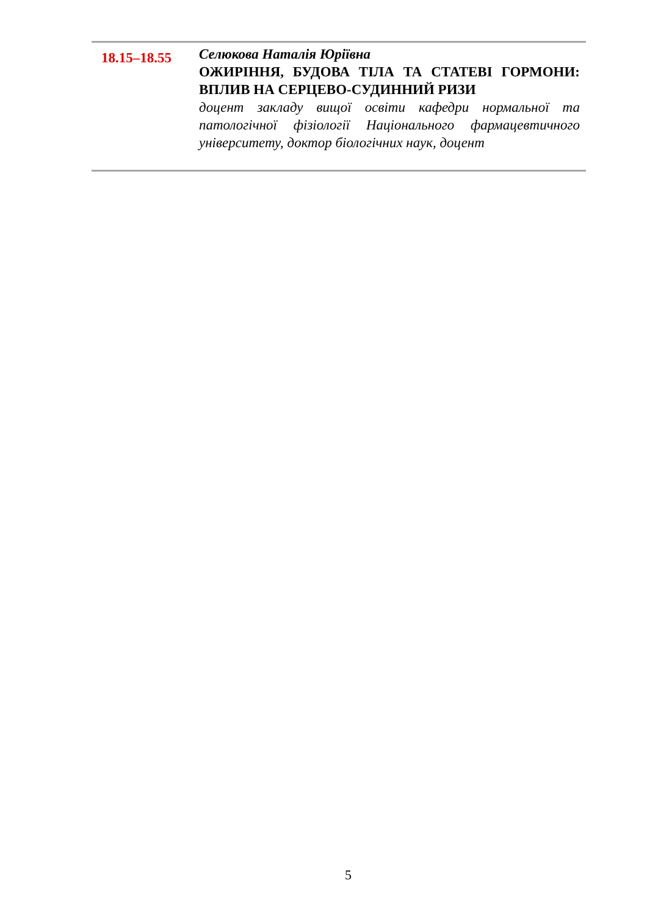| 18.15–18.55 | Селюкова Наталія Юріївна ОЖИРІННЯ, БУДОВА ТІЛА ТА СТАТЕВІ ГОРМОНИ: ВПЛИВ НА СЕРЦЕВО-СУДИННИЙ РИЗИ доцент закладу вищої освіти кафедри нормальної та патологічної фізіології Національного фармацевтичного університету, доктор біологічних наук, доцент |
5